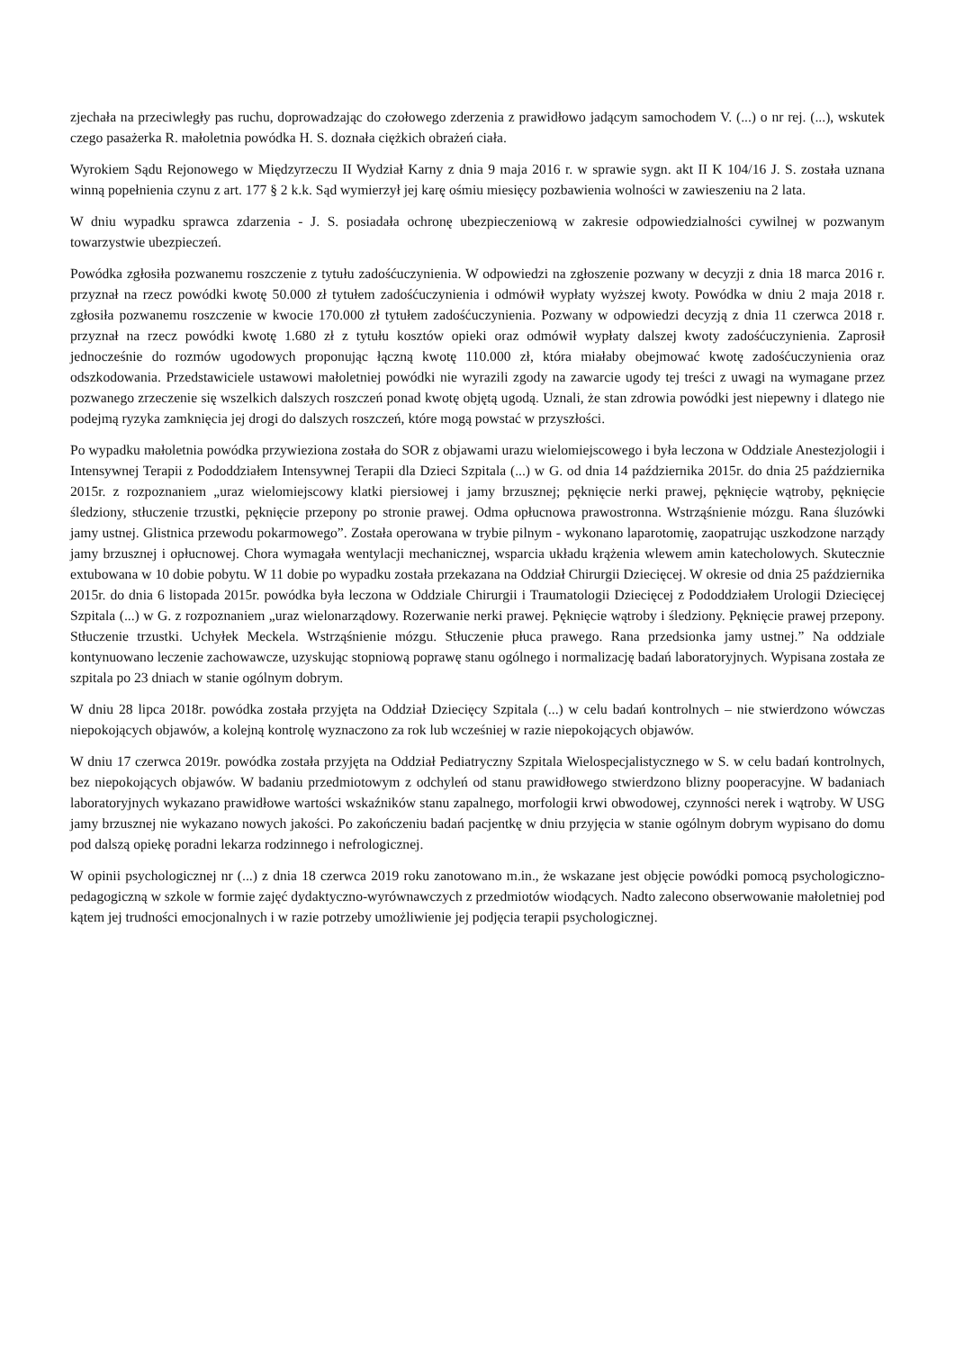zjechała na przeciwległy pas ruchu, doprowadzając do czołowego zderzenia z prawidłowo jadącym samochodem V. (...) o nr rej. (...), wskutek czego pasażerka R. małoletnia powódka H. S. doznała ciężkich obrażeń ciała.
Wyrokiem Sądu Rejonowego w Międzyrzeczu II Wydział Karny z dnia 9 maja 2016 r. w sprawie sygn. akt II K 104/16 J. S. została uznana winną popełnienia czynu z art. 177 § 2 k.k. Sąd wymierzył jej karę ośmiu miesięcy pozbawienia wolności w zawieszeniu na 2 lata.
W dniu wypadku sprawca zdarzenia - J. S. posiadała ochronę ubezpieczeniową w zakresie odpowiedzialności cywilnej w pozwanym towarzystwie ubezpieczeń.
Powódka zgłosiła pozwanemu roszczenie z tytułu zadośćuczynienia. W odpowiedzi na zgłoszenie pozwany w decyzji z dnia 18 marca 2016 r. przyznał na rzecz powódki kwotę 50.000 zł tytułem zadośćuczynienia i odmówił wypłaty wyższej kwoty. Powódka w dniu 2 maja 2018 r. zgłosiła pozwanemu roszczenie w kwocie 170.000 zł tytułem zadośćuczynienia. Pozwany w odpowiedzi decyzją z dnia 11 czerwca 2018 r. przyznał na rzecz powódki kwotę 1.680 zł z tytułu kosztów opieki oraz odmówił wypłaty dalszej kwoty zadośćuczynienia. Zaprosił jednocześnie do rozmów ugodowych proponując łączną kwotę 110.000 zł, która miałaby obejmować kwotę zadośćuczynienia oraz odszkodowania. Przedstawiciele ustawowi małoletniej powódki nie wyrazili zgody na zawarcie ugody tej treści z uwagi na wymagane przez pozwanego zrzeczenie się wszelkich dalszych roszczeń ponad kwotę objętą ugodą. Uznali, że stan zdrowia powódki jest niepewny i dlatego nie podejmą ryzyka zamknięcia jej drogi do dalszych roszczeń, które mogą powstać w przyszłości.
Po wypadku małoletnia powódka przywieziona została do SOR z objawami urazu wielomiejscowego i była leczona w Oddziale Anestezjologii i Intensywnej Terapii z Pododdziałem Intensywnej Terapii dla Dzieci Szpitala (...) w G. od dnia 14 października 2015r. do dnia 25 października 2015r. z rozpoznaniem „uraz wielomiejscowy klatki piersiowej i jamy brzusznej; pęknięcie nerki prawej, pęknięcie wątroby, pęknięcie śledziony, stłuczenie trzustki, pęknięcie przepony po stronie prawej. Odma opłucnowa prawostronna. Wstrząśnienie mózgu. Rana śluzówki jamy ustnej. Glistnica przewodu pokarmowego”. Została operowana w trybie pilnym - wykonano laparotomię, zaopatrując uszkodzone narządy jamy brzusznej i opłucnowej. Chora wymagała wentylacji mechanicznej, wsparcia układu krążenia wlewem amin katecholowych. Skutecznie extubowana w 10 dobie pobytu. W 11 dobie po wypadku została przekazana na Oddział Chirurgii Dziecięcej. W okresie od dnia 25 października 2015r. do dnia 6 listopada 2015r. powódka była leczona w Oddziale Chirurgii i Traumatologii Dziecięcej z Pododdziałem Urologii Dziecięcej Szpitala (...) w G. z rozpoznaniem „uraz wielonarządowy. Rozerwanie nerki prawej. Pęknięcie wątroby i śledziony. Pęknięcie prawej przepony. Stłuczenie trzustki. Uchyłek Meckela. Wstrząśnienie mózgu. Stłuczenie płuca prawego. Rana przedsionka jamy ustnej.” Na oddziale kontynuowano leczenie zachowawcze, uzyskując stopniową poprawę stanu ogólnego i normalizację badań laboratoryjnych. Wypisana została ze szpitala po 23 dniach w stanie ogólnym dobrym.
W dniu 28 lipca 2018r. powódka została przyjęta na Oddział Dziecięcy Szpitala (...) w celu badań kontrolnych – nie stwierdzono wówczas niepokojących objawów, a kolejną kontrolę wyznaczono za rok lub wcześniej w razie niepokojących objawów.
W dniu 17 czerwca 2019r. powódka została przyjęta na Oddział Pediatryczny Szpitala Wielospecjalistycznego w S. w celu badań kontrolnych, bez niepokojących objawów. W badaniu przedmiotowym z odchyleń od stanu prawidłowego stwierdzono blizny pooperacyjne. W badaniach laboratoryjnych wykazano prawidłowe wartości wskaźników stanu zapalnego, morfologii krwi obwodowej, czynności nerek i wątroby. W USG jamy brzusznej nie wykazano nowych jakości. Po zakończeniu badań pacjentkę w dniu przyjęcia w stanie ogólnym dobrym wypisano do domu pod dalszą opiekę poradni lekarza rodzinnego i nefrologicznej.
W opinii psychologicznej nr (...) z dnia 18 czerwca 2019 roku zanotowano m.in., że wskazane jest objęcie powódki pomocą psychologiczno-pedagogiczną w szkole w formie zajęć dydaktyczno-wyrównawczych z przedmiotów wiodących. Nadto zalecono obserwowanie małoletniej pod kątem jej trudności emocjonalnych i w razie potrzeby umożliwienie jej podjęcia terapii psychologicznej.